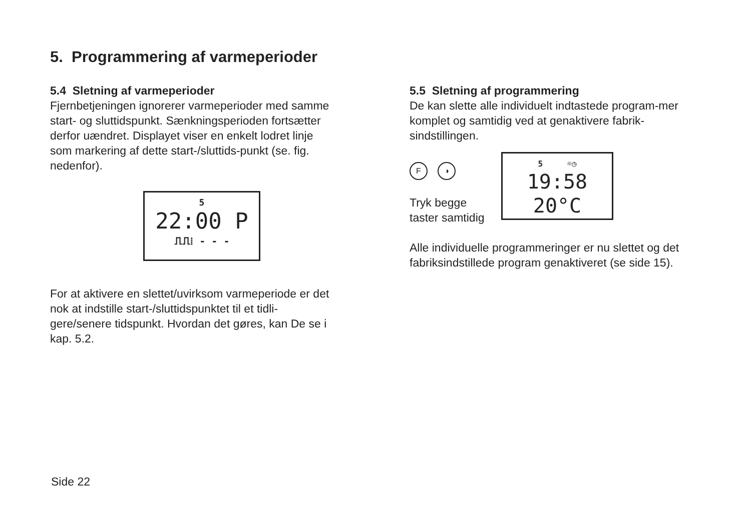5. Programmering af varmeperioder
5.4 Sletning af varmeperioder
Fjernbetjeningen ignorerer varmeperioder med samme start- og sluttidspunkt. Sænkningsperioden fortsætter derfor uændret. Displayet viser en enkelt lodret linje som markering af dette start-/sluttids-punkt (se. fig. nedenfor).
5
22:00 P
⎍⎍⁞ - - -
For at aktivere en slettet/uvirksom varmeperiode er det nok at indstille start-/sluttidspunktet til et tidli-gere/senere tidspunkt. Hvordan det gøres, kan De se i kap. 5.2.
5.5 Sletning af programmering
De kan slette alle individuelt indtastede program-mer komplet og samtidig ved at genaktivere fabrik-sindstillingen.
F ◑
Tryk begge taster samtidig
5 ☼◷
19:58 20°C
Alle individuelle programmeringer er nu slettet og det fabriksindstillede program genaktiveret (se side 15).
Side 22